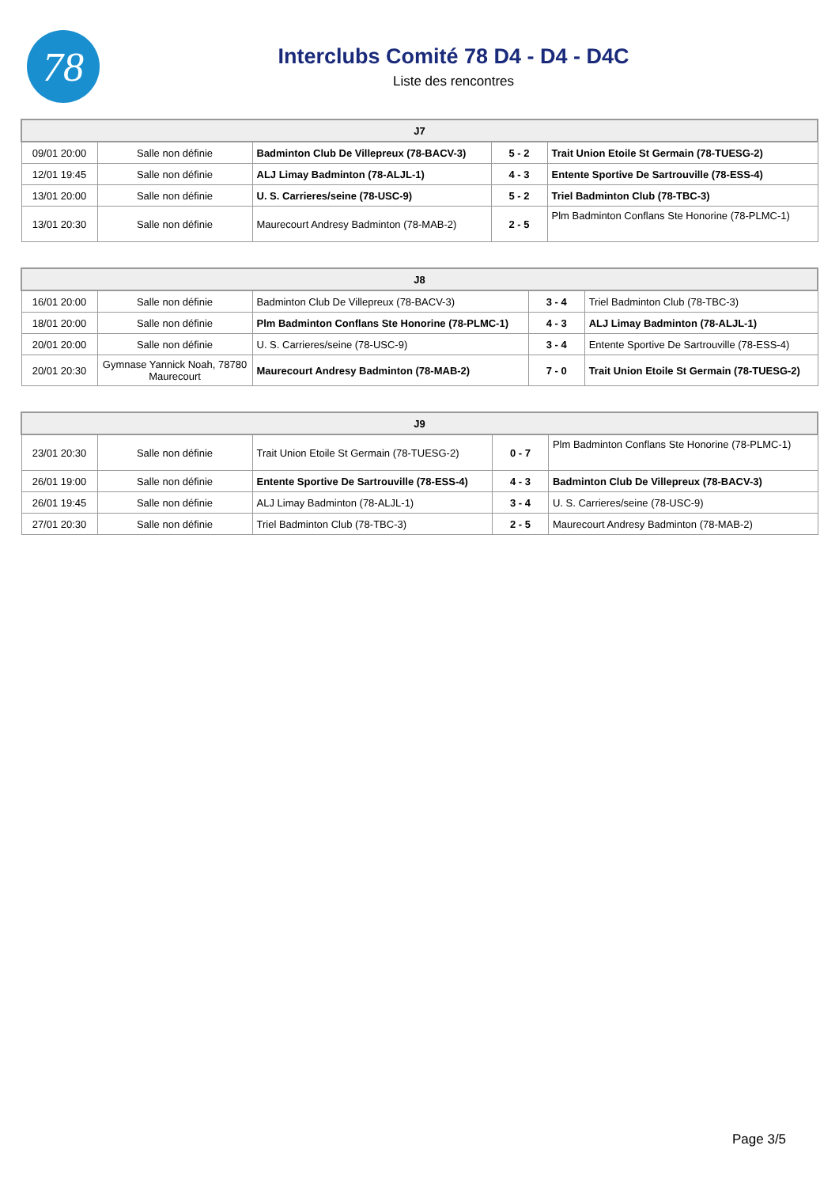78
Interclubs Comité 78 D4 - D4 - D4C
Liste des rencontres
| J7 | | | | |
| --- | --- | --- | --- | --- |
| 09/01 20:00 | Salle non définie | Badminton Club De Villepreux (78-BACV-3) | 5 - 2 | Trait Union Etoile St Germain (78-TUESG-2) |
| 12/01 19:45 | Salle non définie | ALJ Limay Badminton (78-ALJL-1) | 4 - 3 | Entente Sportive De Sartrouville (78-ESS-4) |
| 13/01 20:00 | Salle non définie | U. S. Carrieres/seine (78-USC-9) | 5 - 2 | Triel Badminton Club (78-TBC-3) |
| 13/01 20:30 | Salle non définie | Maurecourt Andresy Badminton (78-MAB-2) | 2 - 5 | Plm Badminton Conflans Ste Honorine (78-PLMC-1) |
| J8 | | | | |
| --- | --- | --- | --- | --- |
| 16/01 20:00 | Salle non définie | Badminton Club De Villepreux (78-BACV-3) | 3 - 4 | Triel Badminton Club (78-TBC-3) |
| 18/01 20:00 | Salle non définie | Plm Badminton Conflans Ste Honorine (78-PLMC-1) | 4 - 3 | ALJ Limay Badminton (78-ALJL-1) |
| 20/01 20:00 | Salle non définie | U. S. Carrieres/seine (78-USC-9) | 3 - 4 | Entente Sportive De Sartrouville (78-ESS-4) |
| 20/01 20:30 | Gymnase Yannick Noah, 78780 Maurecourt | Maurecourt Andresy Badminton (78-MAB-2) | 7 - 0 | Trait Union Etoile St Germain (78-TUESG-2) |
| J9 | | | | |
| --- | --- | --- | --- | --- |
| 23/01 20:30 | Salle non définie | Trait Union Etoile St Germain (78-TUESG-2) | 0 - 7 | Plm Badminton Conflans Ste Honorine (78-PLMC-1) |
| 26/01 19:00 | Salle non définie | Entente Sportive De Sartrouville (78-ESS-4) | 4 - 3 | Badminton Club De Villepreux (78-BACV-3) |
| 26/01 19:45 | Salle non définie | ALJ Limay Badminton (78-ALJL-1) | 3 - 4 | U. S. Carrieres/seine (78-USC-9) |
| 27/01 20:30 | Salle non définie | Triel Badminton Club (78-TBC-3) | 2 - 5 | Maurecourt Andresy Badminton (78-MAB-2) |
Page 3/5